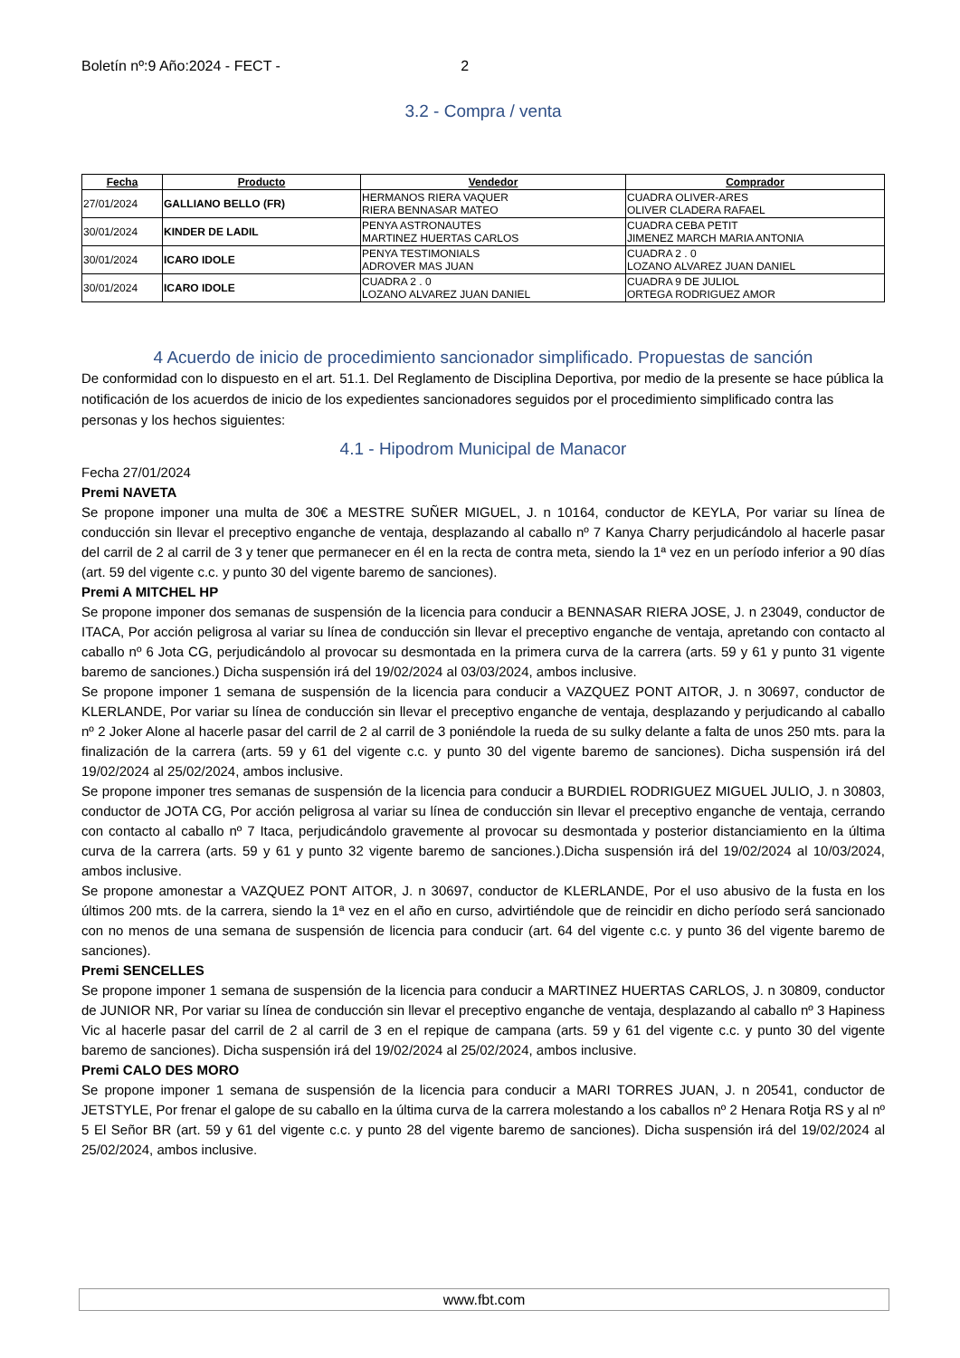Boletín nº:9 Año:2024 - FECT - 2
3.2 - Compra / venta
| Fecha | Producto | Vendedor | Comprador |
| --- | --- | --- | --- |
| 27/01/2024 | GALLIANO BELLO (FR) | HERMANOS RIERA VAQUER RIERA BENNASAR MATEO | CUADRA OLIVER-ARES OLIVER CLADERA RAFAEL |
| 30/01/2024 | KINDER DE LADIL | PENYA ASTRONAUTES MARTINEZ HUERTAS CARLOS | CUADRA CEBA PETIT JIMENEZ MARCH MARIA ANTONIA |
| 30/01/2024 | ICARO IDOLE | PENYA TESTIMONIALS ADROVER MAS JUAN | CUADRA 2 . 0 LOZANO ALVAREZ JUAN DANIEL |
| 30/01/2024 | ICARO IDOLE | CUADRA 2 . 0 LOZANO ALVAREZ JUAN DANIEL | CUADRA 9 DE JULIOL ORTEGA RODRIGUEZ AMOR |
4 Acuerdo de inicio de procedimiento sancionador simplificado. Propuestas de sanción
De conformidad con lo dispuesto en el art. 51.1. Del Reglamento de Disciplina Deportiva, por medio de la presente se hace pública la notificación de los acuerdos de inicio de los expedientes sancionadores seguidos por el procedimiento simplificado contra las personas y los hechos siguientes:
4.1 - Hipodrom Municipal de Manacor
Fecha 27/01/2024
Premi NAVETA
Se propone imponer una multa de 30€ a MESTRE SUÑER MIGUEL, J. n 10164, conductor de KEYLA, Por variar su línea de conducción sin llevar el preceptivo enganche de ventaja, desplazando al caballo nº 7 Kanya Charry perjudicándolo al hacerle pasar del carril de 2 al carril de 3 y tener que permanecer en él en la recta de contra meta, siendo la 1ª vez en un período inferior a 90 días (art. 59 del vigente c.c. y punto 30 del vigente baremo de sanciones).
Premi A MITCHEL HP
Se propone imponer dos semanas de suspensión de la licencia para conducir a BENNASAR RIERA JOSE, J. n 23049, conductor de ITACA, Por acción peligrosa al variar su línea de conducción sin llevar el preceptivo enganche de ventaja, apretando con contacto al caballo nº 6 Jota CG, perjudicándolo al provocar su desmontada en la primera curva de la carrera (arts. 59 y 61 y punto 31 vigente baremo de sanciones.) Dicha suspensión irá del 19/02/2024 al 03/03/2024, ambos inclusive.
Se propone imponer 1 semana de suspensión de la licencia para conducir a VAZQUEZ PONT AITOR, J. n 30697, conductor de KLERLANDE, Por variar su línea de conducción sin llevar el preceptivo enganche de ventaja, desplazando y perjudicando al caballo nº 2 Joker Alone al hacerle pasar del carril de 2 al carril de 3 poniéndole la rueda de su sulky delante a falta de unos 250 mts. para la finalización de la carrera (arts. 59 y 61 del vigente c.c. y punto 30 del vigente baremo de sanciones). Dicha suspensión irá del 19/02/2024 al 25/02/2024, ambos inclusive.
Se propone imponer tres semanas de suspensión de la licencia para conducir a BURDIEL RODRIGUEZ MIGUEL JULIO, J. n 30803, conductor de JOTA CG, Por acción peligrosa al variar su línea de conducción sin llevar el preceptivo enganche de ventaja, cerrando con contacto al caballo nº 7 Itaca, perjudicándolo gravemente al provocar su desmontada y posterior distanciamiento en la última curva de la carrera (arts. 59 y 61 y punto 32 vigente baremo de sanciones.).Dicha suspensión irá del 19/02/2024 al 10/03/2024, ambos inclusive.
Se propone amonestar a VAZQUEZ PONT AITOR, J. n 30697, conductor de KLERLANDE, Por el uso abusivo de la fusta en los últimos 200 mts. de la carrera, siendo la 1ª vez en el año en curso, advirtiéndole que de reincidir en dicho período será sancionado con no menos de una semana de suspensión de licencia para conducir (art. 64 del vigente c.c. y punto 36 del vigente baremo de sanciones).
Premi SENCELLES
Se propone imponer 1 semana de suspensión de la licencia para conducir a MARTINEZ HUERTAS CARLOS, J. n 30809, conductor de JUNIOR NR, Por variar su línea de conducción sin llevar el preceptivo enganche de ventaja, desplazando al caballo nº 3 Hapiness Vic al hacerle pasar del carril de 2 al carril de 3 en el repique de campana (arts. 59 y 61 del vigente c.c. y punto 30 del vigente baremo de sanciones). Dicha suspensión irá del 19/02/2024 al 25/02/2024, ambos inclusive.
Premi CALO DES MORO
Se propone imponer 1 semana de suspensión de la licencia para conducir a MARI TORRES JUAN, J. n 20541, conductor de JETSTYLE, Por frenar el galope de su caballo en la última curva de la carrera molestando a los caballos nº 2 Henara Rotja RS y al nº 5 El Señor BR (art. 59 y 61 del vigente c.c. y punto 28 del vigente baremo de sanciones). Dicha suspensión irá del 19/02/2024 al 25/02/2024, ambos inclusive.
www.fbt.com